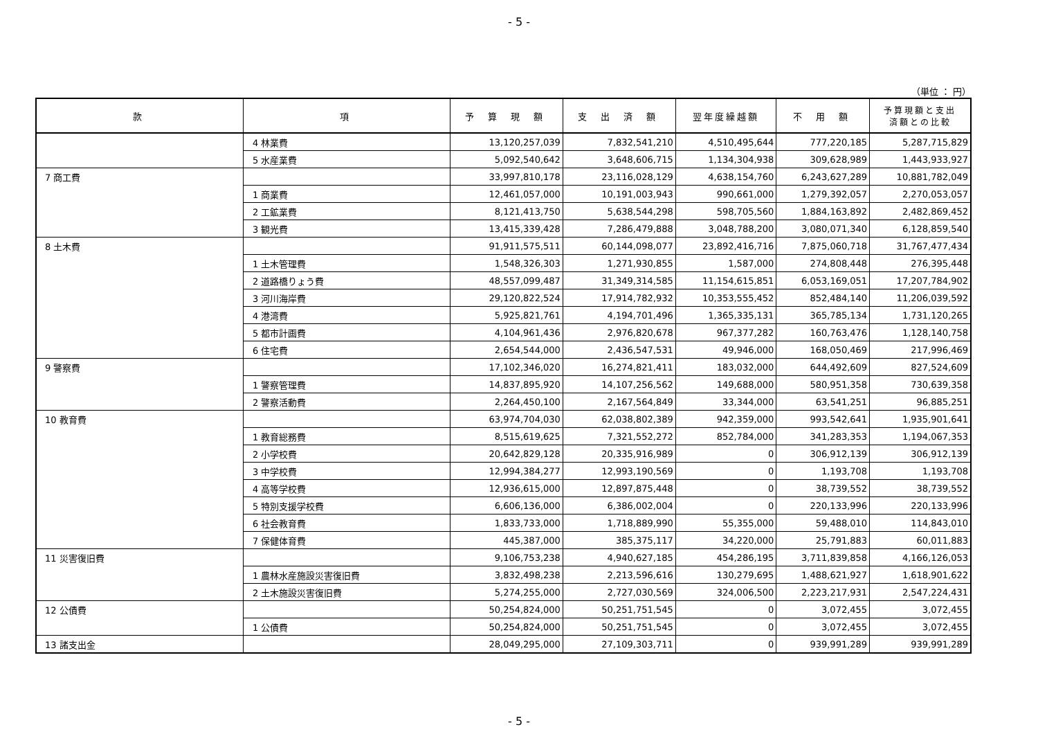- 5 -
（単位 ： 円）
| 款 | 項 | 予 算 現 額 | 支 出 済 額 | 翌年度繰越額 | 不 用 額 | 予算現額と支出 済額との比較 |
| --- | --- | --- | --- | --- | --- | --- |
| | 4 林業費 | 13,120,257,039 | 7,832,541,210 | 4,510,495,644 | 777,220,185 | 5,287,715,829 |
| | 5 水産業費 | 5,092,540,642 | 3,648,606,715 | 1,134,304,938 | 309,628,989 | 1,443,933,927 |
| 7 商工費 | | 33,997,810,178 | 23,116,028,129 | 4,638,154,760 | 6,243,627,289 | 10,881,782,049 |
| | 1 商業費 | 12,461,057,000 | 10,191,003,943 | 990,661,000 | 1,279,392,057 | 2,270,053,057 |
| | 2 工鉱業費 | 8,121,413,750 | 5,638,544,298 | 598,705,560 | 1,884,163,892 | 2,482,869,452 |
| | 3 観光費 | 13,415,339,428 | 7,286,479,888 | 3,048,788,200 | 3,080,071,340 | 6,128,859,540 |
| 8 土木費 | | 91,911,575,511 | 60,144,098,077 | 23,892,416,716 | 7,875,060,718 | 31,767,477,434 |
| | 1 土木管理費 | 1,548,326,303 | 1,271,930,855 | 1,587,000 | 274,808,448 | 276,395,448 |
| | 2 道路橋りょう費 | 48,557,099,487 | 31,349,314,585 | 11,154,615,851 | 6,053,169,051 | 17,207,784,902 |
| | 3 河川海岸費 | 29,120,822,524 | 17,914,782,932 | 10,353,555,452 | 852,484,140 | 11,206,039,592 |
| | 4 港湾費 | 5,925,821,761 | 4,194,701,496 | 1,365,335,131 | 365,785,134 | 1,731,120,265 |
| | 5 都市計画費 | 4,104,961,436 | 2,976,820,678 | 967,377,282 | 160,763,476 | 1,128,140,758 |
| | 6 住宅費 | 2,654,544,000 | 2,436,547,531 | 49,946,000 | 168,050,469 | 217,996,469 |
| 9 警察費 | | 17,102,346,020 | 16,274,821,411 | 183,032,000 | 644,492,609 | 827,524,609 |
| | 1 警察管理費 | 14,837,895,920 | 14,107,256,562 | 149,688,000 | 580,951,358 | 730,639,358 |
| | 2 警察活動費 | 2,264,450,100 | 2,167,564,849 | 33,344,000 | 63,541,251 | 96,885,251 |
| 10 教育費 | | 63,974,704,030 | 62,038,802,389 | 942,359,000 | 993,542,641 | 1,935,901,641 |
| | 1 教育総務費 | 8,515,619,625 | 7,321,552,272 | 852,784,000 | 341,283,353 | 1,194,067,353 |
| | 2 小学校費 | 20,642,829,128 | 20,335,916,989 | 0 | 306,912,139 | 306,912,139 |
| | 3 中学校費 | 12,994,384,277 | 12,993,190,569 | 0 | 1,193,708 | 1,193,708 |
| | 4 高等学校費 | 12,936,615,000 | 12,897,875,448 | 0 | 38,739,552 | 38,739,552 |
| | 5 特別支援学校費 | 6,606,136,000 | 6,386,002,004 | 0 | 220,133,996 | 220,133,996 |
| | 6 社会教育費 | 1,833,733,000 | 1,718,889,990 | 55,355,000 | 59,488,010 | 114,843,010 |
| | 7 保健体育費 | 445,387,000 | 385,375,117 | 34,220,000 | 25,791,883 | 60,011,883 |
| 11 災害復旧費 | | 9,106,753,238 | 4,940,627,185 | 454,286,195 | 3,711,839,858 | 4,166,126,053 |
| | 1 農林水産施設災害復旧費 | 3,832,498,238 | 2,213,596,616 | 130,279,695 | 1,488,621,927 | 1,618,901,622 |
| | 2 土木施設災害復旧費 | 5,274,255,000 | 2,727,030,569 | 324,006,500 | 2,223,217,931 | 2,547,224,431 |
| 12 公債費 | | 50,254,824,000 | 50,251,751,545 | 0 | 3,072,455 | 3,072,455 |
| | 1 公債費 | 50,254,824,000 | 50,251,751,545 | 0 | 3,072,455 | 3,072,455 |
| 13 諸支出金 | | 28,049,295,000 | 27,109,303,711 | 0 | 939,991,289 | 939,991,289 |
- 5 -